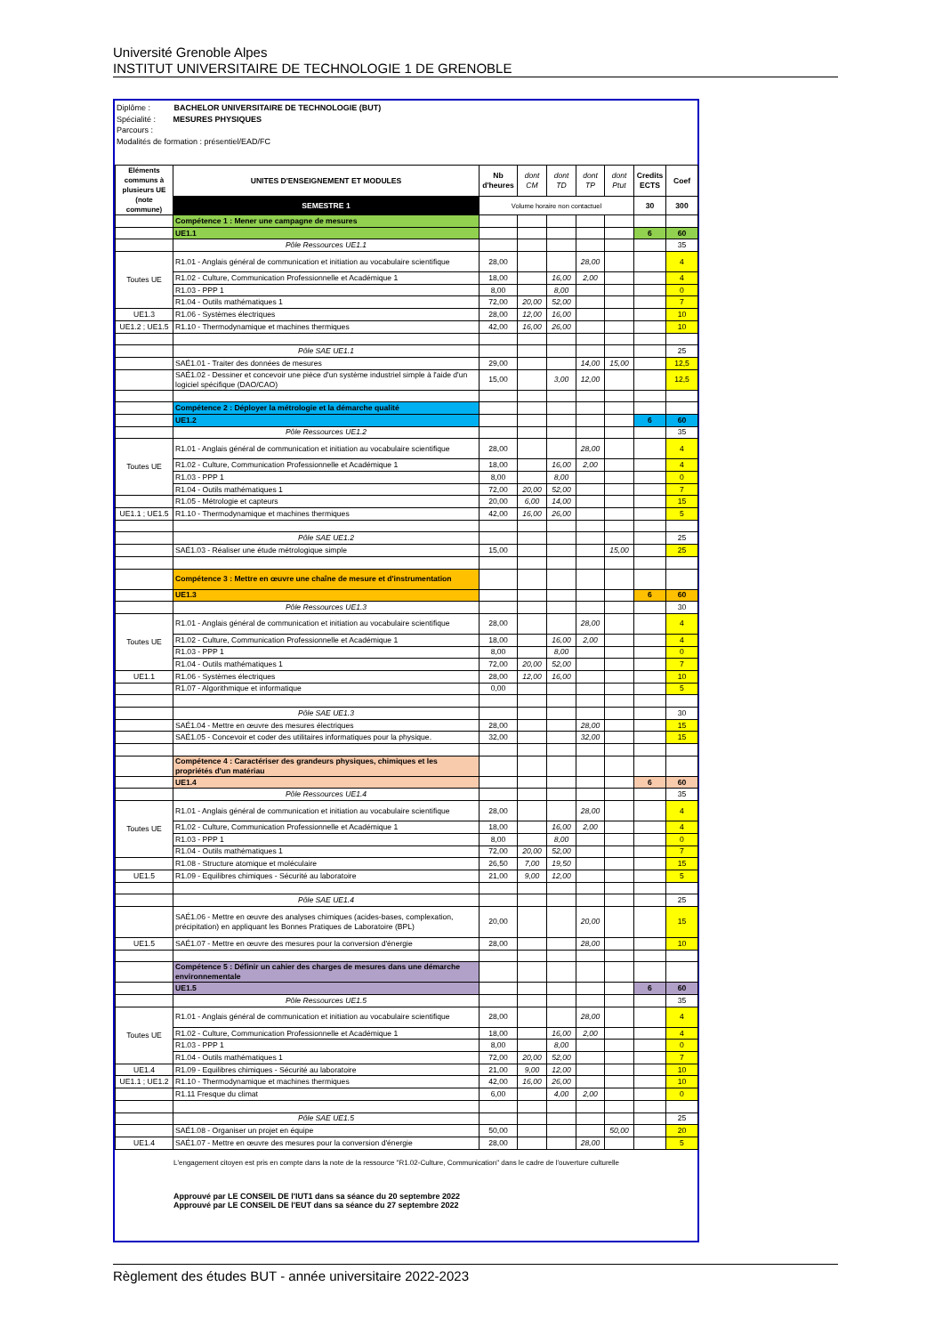Université Grenoble Alpes
INSTITUT UNIVERSITAIRE DE TECHNOLOGIE 1 DE GRENOBLE
Diplôme : BACHELOR UNIVERSITAIRE DE TECHNOLOGIE (BUT)
Spécialité : MESURES PHYSIQUES
Parcours :
Modalités de formation : présentiel/EAD/FC
| Eléments communs à plusieurs UE (note commune) | UNITES D'ENSEIGNEMENT ET MODULES | Nb d'heures | dont CM | dont TD | dont TP | dont Ptut | Credits ECTS | Coef |
| | SEMESTRE 1 | Volume horaire non contactuel | | | | | 30 | 300 |
| | Compétence 1 : Mener une campagne de mesures | | | | | | | |
| | UE1.1 | | | | | | 6 | 60 |
| | Pôle Ressources UE1.1 | | | | | | | 35 |
| Toutes UE | R1.01 - Anglais général de communication et initiation au vocabulaire scientifique | 28,00 | | | 28,00 | | | 4 |
| | R1.02 - Culture, Communication Professionnelle et Académique 1 | 18,00 | | 16,00 | 2,00 | | | 4 |
| | R1.03 - PPP 1 | 8,00 | | 8,00 | | | | 0 |
| | R1.04 - Outils mathématiques 1 | 72,00 | 20,00 | 52,00 | | | | 7 |
| UE1.3 | R1.06 - Systèmes électriques | 28,00 | 12,00 | 16,00 | | | | 10 |
| UE1.2 ; UE1.5 | R1.10 - Thermodynamique et machines thermiques | 42,00 | 16,00 | 26,00 | | | | 10 |
| | Pôle SAE UE1.1 | | | | | | | 25 |
| | SAÉ1.01 - Traiter des données de mesures | 29,00 | | | 14,00 | 15,00 | | 12,5 |
| | SAÉ1.02 - Dessiner et concevoir une pièce d'un système industriel simple à l'aide d'un logiciel spécifique (DAO/CAO) | 15,00 | | 3,00 | 12,00 | | | 12,5 |
| | Compétence 2 : Déployer la métrologie et la démarche qualité | | | | | | | |
| | UE1.2 | | | | | | 6 | 60 |
| | Pôle Ressources UE1.2 | | | | | | | 35 |
| Toutes UE | R1.01 - Anglais général de communication et initiation au vocabulaire scientifique | 28,00 | | | 28,00 | | | 4 |
| | R1.02 - Culture, Communication Professionnelle et Académique 1 | 18,00 | | 16,00 | 2,00 | | | 4 |
| | R1.03 - PPP 1 | 8,00 | | 8,00 | | | | 0 |
| | R1.04 - Outils mathématiques 1 | 72,00 | 20,00 | 52,00 | | | | 7 |
| | R1.05 - Métrologie et capteurs | 20,00 | 6,00 | 14,00 | | | | 15 |
| UE1.1 ; UE1.5 | R1.10 - Thermodynamique et machines thermiques | 42,00 | 16,00 | 26,00 | | | | 5 |
| | Pôle SAE UE1.2 | | | | | | | 25 |
| | SAÉ1.03 - Réaliser une étude métrologique simple | 15,00 | | | | 15,00 | | 25 |
| | Compétence 3 : Mettre en œuvre une chaîne de mesure et d'instrumentation | | | | | | | |
| | UE1.3 | | | | | | 6 | 60 |
| | Pôle Ressources UE1.3 | | | | | | | 30 |
| Toutes UE | R1.01 - Anglais général de communication et initiation au vocabulaire scientifique | 28,00 | | | 28,00 | | | 4 |
| | R1.02 - Culture, Communication Professionnelle et Académique 1 | 18,00 | | 16,00 | 2,00 | | | 4 |
| | R1.03 - PPP 1 | 8,00 | | 8,00 | | | | 0 |
| | R1.04 - Outils mathématiques 1 | 72,00 | 20,00 | 52,00 | | | | 7 |
| UE1.1 | R1.06 - Systèmes électriques | 28,00 | 12,00 | 16,00 | | | | 10 |
| | R1.07 - Algorithmique et informatique | 0,00 | | | | | | 5 |
| | Pôle SAE UE1.3 | | | | | | | 30 |
| | SAÉ1.04 - Mettre en œuvre des mesures électriques | 28,00 | | | 28,00 | | | 15 |
| | SAÉ1.05 - Concevoir et coder des utilitaires informatiques pour la physique. | 32,00 | | | 32,00 | | | 15 |
| | Compétence 4 : Caractériser des grandeurs physiques, chimiques et les propriétés d'un matériau | | | | | | | |
| | UE1.4 | | | | | | 6 | 60 |
| | Pôle Ressources UE1.4 | | | | | | | 35 |
| Toutes UE | R1.01 - Anglais général de communication et initiation au vocabulaire scientifique | 28,00 | | | 28,00 | | | 4 |
| | R1.02 - Culture, Communication Professionnelle et Académique 1 | 18,00 | | 16,00 | 2,00 | | | 4 |
| | R1.03 - PPP 1 | 8,00 | | 8,00 | | | | 0 |
| | R1.04 - Outils mathématiques 1 | 72,00 | 20,00 | 52,00 | | | | 7 |
| | R1.08 - Structure atomique et moléculaire | 26,50 | 7,00 | 19,50 | | | | 15 |
| UE1.5 | R1.09 - Equilibres chimiques - Sécurité au laboratoire | 21,00 | 9,00 | 12,00 | | | | 5 |
| | Pôle SAE UE1.4 | | | | | | | 25 |
| | SAÉ1.06 - Mettre en œuvre des analyses chimiques (acides-bases, complexation, précipitation) en appliquant les Bonnes Pratiques de Laboratoire (BPL) | 20,00 | | | 20,00 | | | 15 |
| UE1.5 | SAÉ1.07 - Mettre en œuvre des mesures pour la conversion d'énergie | 28,00 | | | 28,00 | | | 10 |
| | Compétence 5 : Définir un cahier des charges de mesures dans une démarche environnementale | | | | | | | |
| | UE1.5 | | | | | | 6 | 60 |
| | Pôle Ressources UE1.5 | | | | | | | 35 |
| Toutes UE | R1.01 - Anglais général de communication et initiation au vocabulaire scientifique | 28,00 | | | 28,00 | | | 4 |
| | R1.02 - Culture, Communication Professionnelle et Académique 1 | 18,00 | | 16,00 | 2,00 | | | 4 |
| | R1.03 - PPP 1 | 8,00 | | 8,00 | | | | 0 |
| | R1.04 - Outils mathématiques 1 | 72,00 | 20,00 | 52,00 | | | | 7 |
| UE1.4 | R1.09 - Equilibres chimiques - Sécurité au laboratoire | 21,00 | 9,00 | 12,00 | | | | 10 |
| UE1.1 ; UE1.2 | R1.10 - Thermodynamique et machines thermiques | 42,00 | 16,00 | 26,00 | | | | 10 |
| | R1.11 Fresque du climat | 6,00 | | 4,00 | 2,00 | | | 0 |
| | Pôle SAE UE1.5 | | | | | | | 25 |
| | SAÉ1.08 - Organiser un projet en équipe | 50,00 | | | | 50,00 | | 20 |
| UE1.4 | SAÉ1.07 - Mettre en œuvre des mesures pour la conversion d'énergie | 28,00 | | | 28,00 | | | 5 |
L'engagement citoyen est pris en compte dans la note de la ressource "R1.02-Culture, Communication" dans le cadre de l'ouverture culturelle
Approuvé par LE CONSEIL DE l'IUT1 dans sa séance du 20 septembre 2022
Approuvé par LE CONSEIL DE l'EUT dans sa séance du 27 septembre 2022
Règlement des études BUT - année universitaire 2022-2023